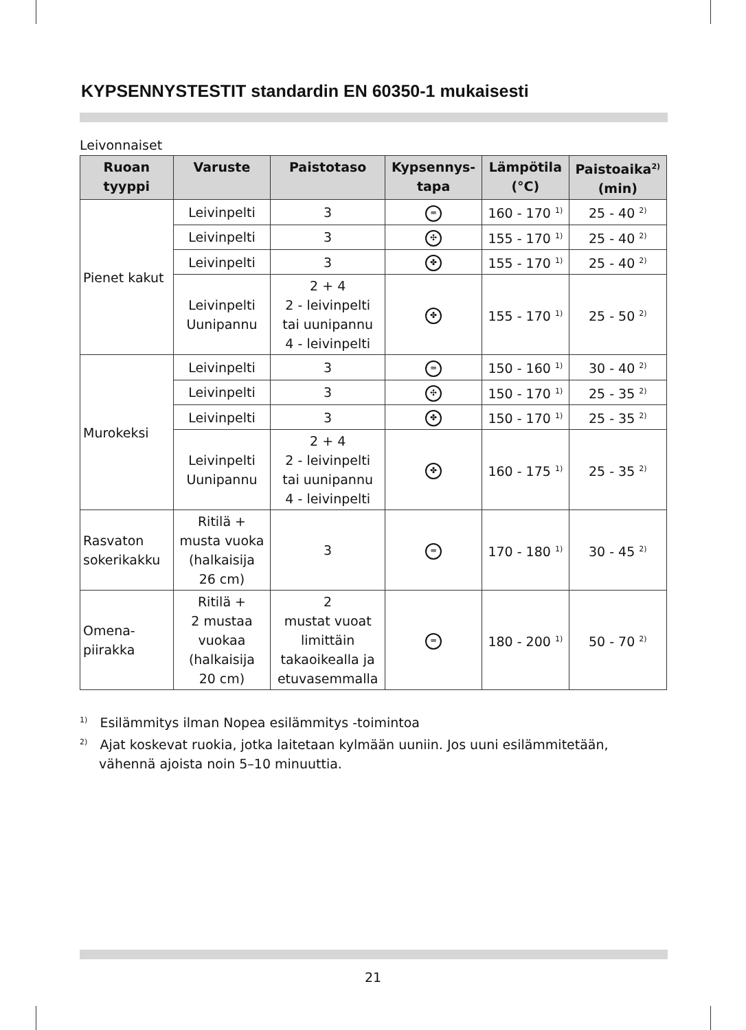KYPSENNYSTESTIT standardin EN 60350-1 mukaisesti
Leivonnaiset
| Ruoan tyyppi | Varuste | Paistotaso | Kypsennys- tapa | Lämpötila (°C) | Paistoaika<sup>2)</sup> (min) |
| --- | --- | --- | --- | --- | --- |
| Pienet kakut | Leivinpelti | 3 | ═ | 160 - 170 <sup>1)</sup> | 25 - 40 <sup>2)</sup> |
| | Leivinpelti | 3 | ✣ | 155 - 170 <sup>1)</sup> | 25 - 40 <sup>2)</sup> |
| | Leivinpelti | 3 | ✤ | 155 - 170 <sup>1)</sup> | 25 - 40 <sup>2)</sup> |
| | Leivinpelti Uunipannu | 2 + 4 2 - leivinpelti tai uunipannu 4 - leivinpelti | ✤ | 155 - 170 <sup>1)</sup> | 25 - 50 <sup>2)</sup> |
| Murokeksi | Leivinpelti | 3 | ═ | 150 - 160 <sup>1)</sup> | 30 - 40 <sup>2)</sup> |
| | Leivinpelti | 3 | ✣ | 150 - 170 <sup>1)</sup> | 25 - 35 <sup>2)</sup> |
| | Leivinpelti | 3 | ✤ | 150 - 170 <sup>1)</sup> | 25 - 35 <sup>2)</sup> |
| | Leivinpelti Uunipannu | 2 + 4 2 - leivinpelti tai uunipannu 4 - leivinpelti | ✤ | 160 - 175 <sup>1)</sup> | 25 - 35 <sup>2)</sup> |
| Rasvaton sokerikakku | Ritilä + musta vuoka (halkaisija 26 cm) | 3 | ═ | 170 - 180 <sup>1)</sup> | 30 - 45 <sup>2)</sup> |
| Omena- piirakka | Ritilä + 2 mustaa vuokaa (halkaisija 20 cm) | 2 mustat vuoat limittäin takaoikealla ja etuvasemmalla | ═ | 180 - 200 <sup>1)</sup> | 50 - 70 <sup>2)</sup> |
<sup>1)</sup> Esilämmitys ilman Nopea esilämmitys -toimintoa
<sup>2)</sup> Ajat koskevat ruokia, jotka laitetaan kylmään uuniin. Jos uuni esilämmitetään, vähennä ajoista noin 5–10 minuuttia.
21